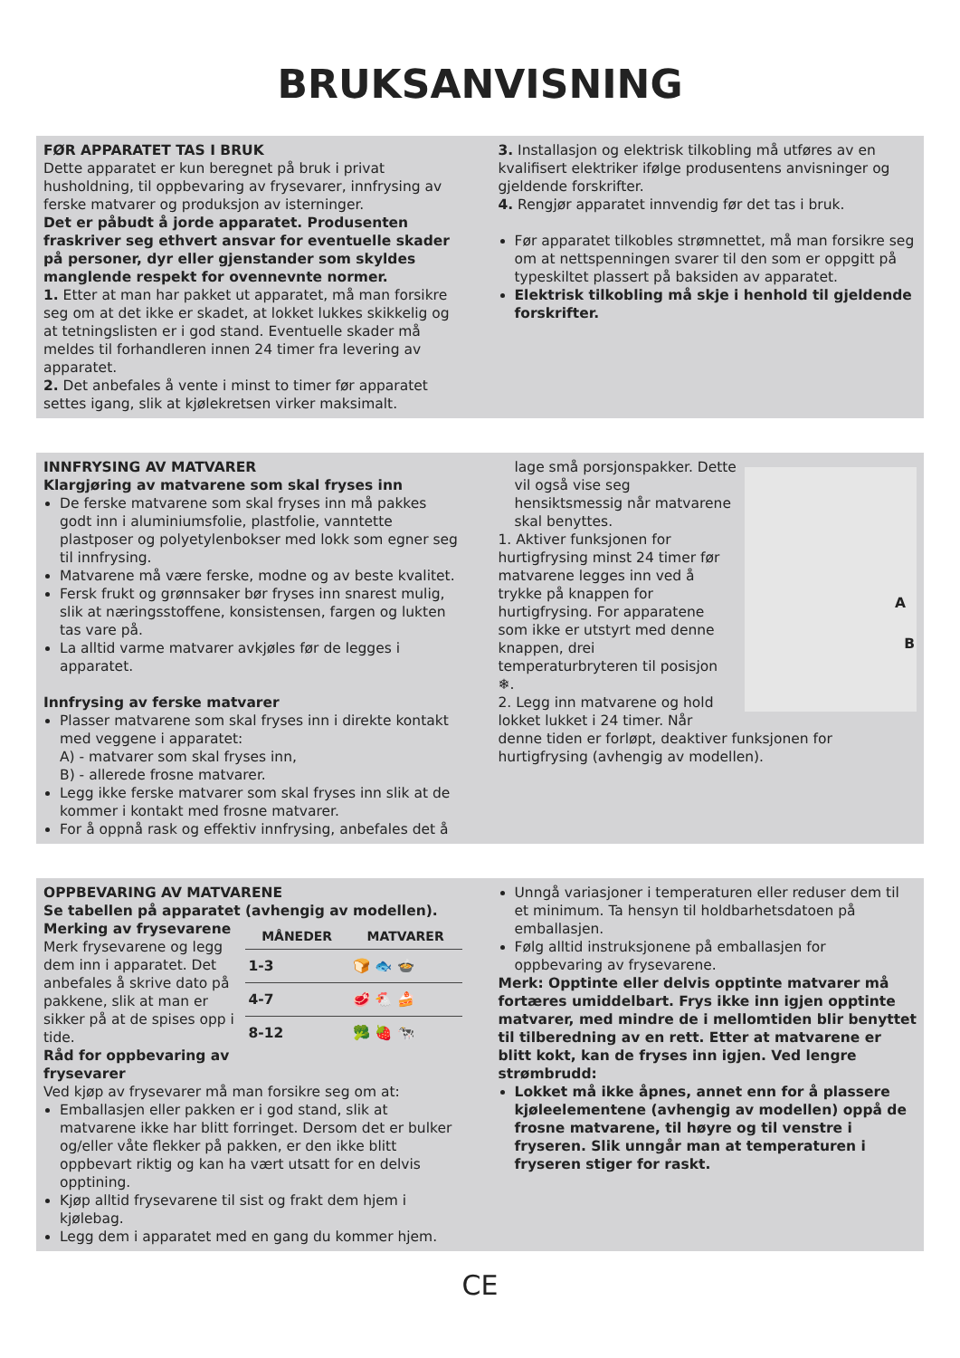BRUKSANVISNING
FØR APPARATET TAS I BRUK
Dette apparatet er kun beregnet på bruk i privat husholdning, til oppbevaring av frysevarer, innfrysing av ferske matvarer og produksjon av isterninger.
Det er påbudt å jorde apparatet. Produsenten fraskriver seg ethvert ansvar for eventuelle skader på personer, dyr eller gjenstander som skyldes manglende respekt for ovennevnte normer.
1. Etter at man har pakket ut apparatet, må man forsikre seg om at det ikke er skadet, at lokket lukkes skikkelig og at tetningslisten er i god stand. Eventuelle skader må meldes til forhandleren innen 24 timer fra levering av apparatet.
2. Det anbefales å vente i minst to timer før apparatet settes igang, slik at kjølekretsen virker maksimalt.
3. Installasjon og elektrisk tilkobling må utføres av en kvalifisert elektriker ifølge produsentens anvisninger og gjeldende forskrifter.
4. Rengjør apparatet innvendig før det tas i bruk.
Før apparatet tilkobles strømnettet, må man forsikre seg om at nettspenningen svarer til den som er oppgitt på typeskiltet plassert på baksiden av apparatet.
Elektrisk tilkobling må skje i henhold til gjeldende forskrifter.
INNFRYSING AV MATVARER
Klargjøring av matvarene som skal fryses inn
De ferske matvarene som skal fryses inn må pakkes godt inn i aluminiumsfolie, plastfolie, vanntette plastposer og polyetylenbokser med lokk som egner seg til innfrysing.
Matvarene må være ferske, modne og av beste kvalitet.
Fersk frukt og grønnsaker bør fryses inn snarest mulig, slik at næringsstoffene, konsistensen, fargen og lukten tas vare på.
La alltid varme matvarer avkjøles før de legges i apparatet.
Innfrysing av ferske matvarer
Plasser matvarene som skal fryses inn i direkte kontakt med veggene i apparatet:
A) - matvarer som skal fryses inn,
B) - allerede frosne matvarer.
Legg ikke ferske matvarer som skal fryses inn slik at de kommer i kontakt med frosne matvarer.
For å oppnå rask og effektiv innfrysing, anbefales det å
A
B
lage små porsjonspakker. Dette vil også vise seg hensiktsmessig når matvarene skal benyttes.
1. Aktiver funksjonen for hurtigfrysing minst 24 timer før matvarene legges inn ved å trykke på knappen for hurtigfrysing. For apparatene som ikke er utstyrt med denne knappen, drei temperaturbryteren til posisjon ❄.
2. Legg inn matvarene og hold lokket lukket i 24 timer. Når denne tiden er forløpt, deaktiver funksjonen for hurtigfrysing (avhengig av modellen).
OPPBEVARING AV MATVARENE
Se tabellen på apparatet (avhengig av modellen).
| MÅNEDER | MATVARER |
| --- | --- |
| 1-3 | 🍞 🐟 🍲 |
| 4-7 | 🥩 🐔 🍰 |
| 8-12 | 🥦 🍓 🐄 |
Merking av frysevarene
Merk frysevarene og legg dem inn i apparatet. Det anbefales å skrive dato på pakkene, slik at man er sikker på at de spises opp i tide.
Råd for oppbevaring av frysevarer
Ved kjøp av frysevarer må man forsikre seg om at:
Emballasjen eller pakken er i god stand, slik at matvarene ikke har blitt forringet. Dersom det er bulker og/eller våte flekker på pakken, er den ikke blitt oppbevart riktig og kan ha vært utsatt for en delvis opptining.
Kjøp alltid frysevarene til sist og frakt dem hjem i kjølebag.
Legg dem i apparatet med en gang du kommer hjem.
Unngå variasjoner i temperaturen eller reduser dem til et minimum. Ta hensyn til holdbarhetsdatoen på emballasjen.
Følg alltid instruksjonene på emballasjen for oppbevaring av frysevarene.
Merk: Opptinte eller delvis opptinte matvarer må fortæres umiddelbart. Frys ikke inn igjen opptinte matvarer, med mindre de i mellomtiden blir benyttet til tilberedning av en rett. Etter at matvarene er blitt kokt, kan de fryses inn igjen. Ved lengre strømbrudd:
Lokket må ikke åpnes, annet enn for å plassere kjøleelementene (avhengig av modellen) oppå de frosne matvarene, til høyre og til venstre i fryseren. Slik unngår man at temperaturen i fryseren stiger for raskt.
CE